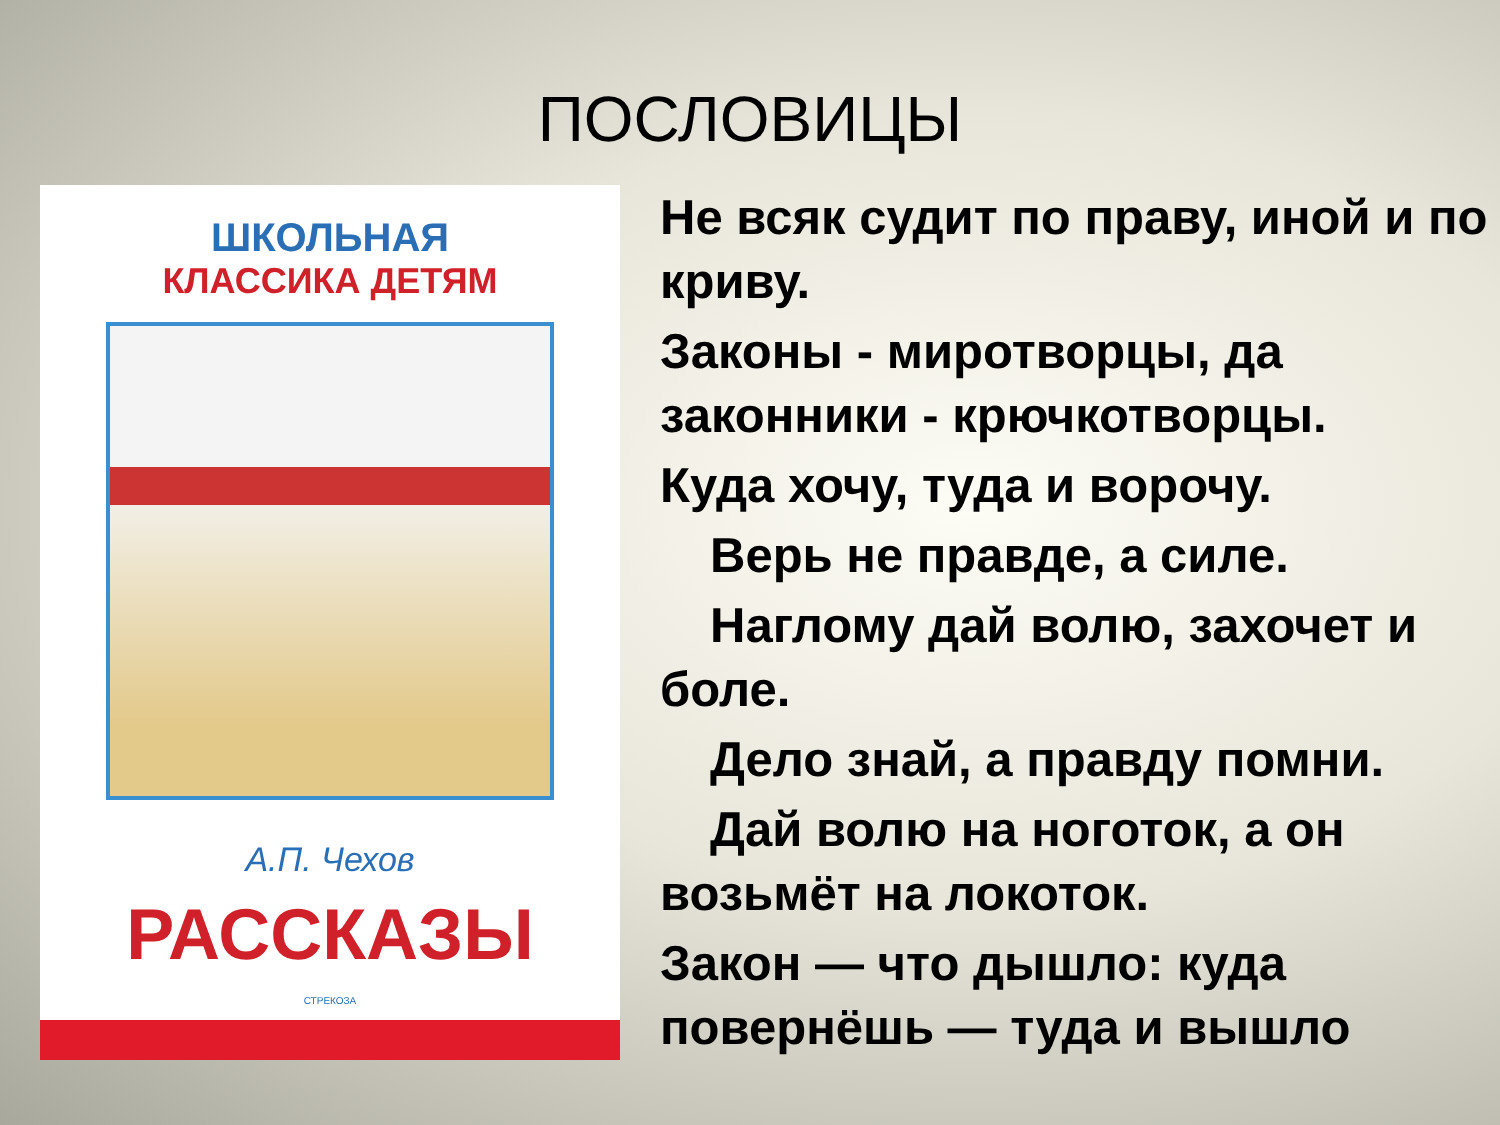ПОСЛОВИЦЫ
ШКОЛЬНАЯ
КЛАССИКА ДЕТЯМ
А.П. Чехов
РАССКАЗЫ
СТРЕКОЗА
Не всяк судит по праву, иной и по криву.
Законы - миротворцы, да законники - крючкотворцы.
Куда хочу, туда и ворочу.
Верь не правде, а силе.
Наглому дай волю, захочет и боле.
Дело знай, а правду помни.
Дай волю на ноготок, а он возьмёт на локоток.
Закон — что дышло: куда повернёшь — туда и вышло